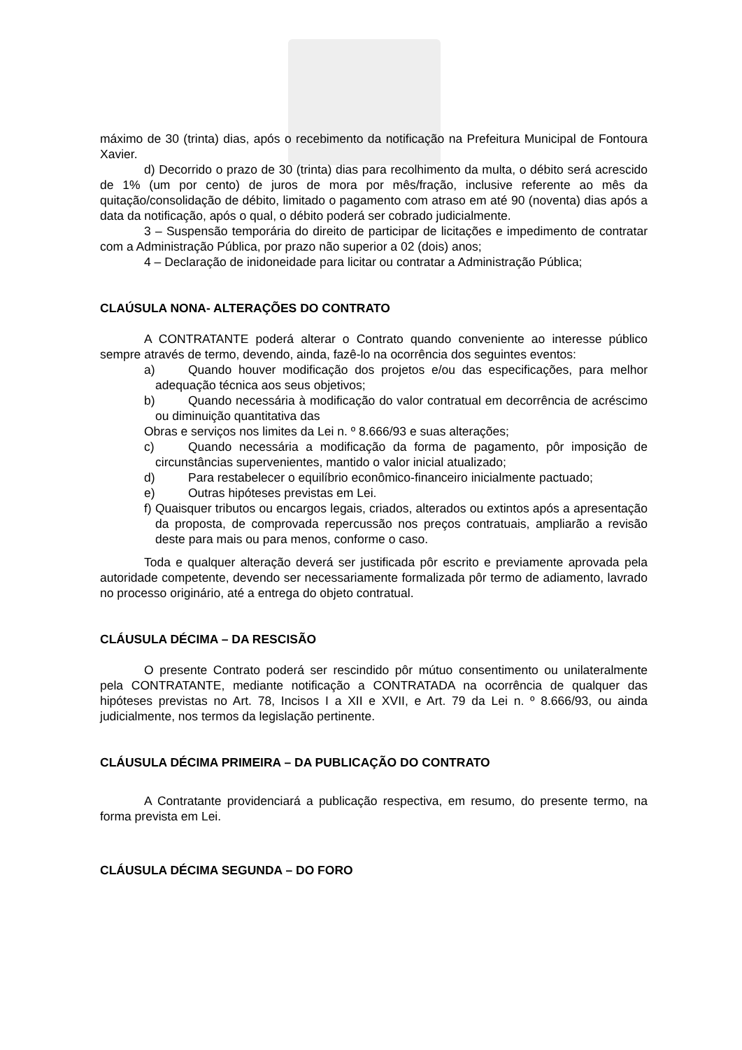máximo de 30 (trinta) dias, após o recebimento da notificação na Prefeitura Municipal de Fontoura Xavier.
d) Decorrido o prazo de 30 (trinta) dias para recolhimento da multa, o débito será acrescido de 1% (um por cento) de juros de mora por mês/fração, inclusive referente ao mês da quitação/consolidação de débito, limitado o pagamento com atraso em até 90 (noventa) dias após a data da notificação, após o qual, o débito poderá ser cobrado judicialmente.
3 – Suspensão temporária do direito de participar de licitações e impedimento de contratar com a Administração Pública, por prazo não superior a 02 (dois) anos;
4 – Declaração de inidoneidade para licitar ou contratar a Administração Pública;
CLAÚSULA NONA- ALTERAÇÕES DO CONTRATO
A CONTRATANTE poderá alterar o Contrato quando conveniente ao interesse público sempre através de termo, devendo, ainda, fazê-lo na ocorrência dos seguintes eventos:
a) Quando houver modificação dos projetos e/ou das especificações, para melhor adequação técnica aos seus objetivos;
b) Quando necessária à modificação do valor contratual em decorrência de acréscimo ou diminuição quantitativa das
Obras e serviços nos limites da Lei n. º 8.666/93 e suas alterações;
c) Quando necessária a modificação da forma de pagamento, pôr imposição de circunstâncias supervenientes, mantido o valor inicial atualizado;
d) Para restabelecer o equilíbrio econômico-financeiro inicialmente pactuado;
e) Outras hipóteses previstas em Lei.
f) Quaisquer tributos ou encargos legais, criados, alterados ou extintos após a apresentação da proposta, de comprovada repercussão nos preços contratuais, ampliarão a revisão deste para mais ou para menos, conforme o caso.
Toda e qualquer alteração deverá ser justificada pôr escrito e previamente aprovada pela autoridade competente, devendo ser necessariamente formalizada pôr termo de adiamento, lavrado no processo originário, até a entrega do objeto contratual.
CLÁUSULA DÉCIMA – DA RESCISÃO
O presente Contrato poderá ser rescindido pôr mútuo consentimento ou unilateralmente pela CONTRATANTE, mediante notificação a CONTRATADA na ocorrência de qualquer das hipóteses previstas no Art. 78, Incisos I a XII e XVII, e Art. 79 da Lei n. º 8.666/93, ou ainda judicialmente, nos termos da legislação pertinente.
CLÁUSULA DÉCIMA PRIMEIRA – DA PUBLICAÇÃO DO CONTRATO
A Contratante providenciará a publicação respectiva, em resumo, do presente termo, na forma prevista em Lei.
CLÁUSULA DÉCIMA SEGUNDA – DO FORO